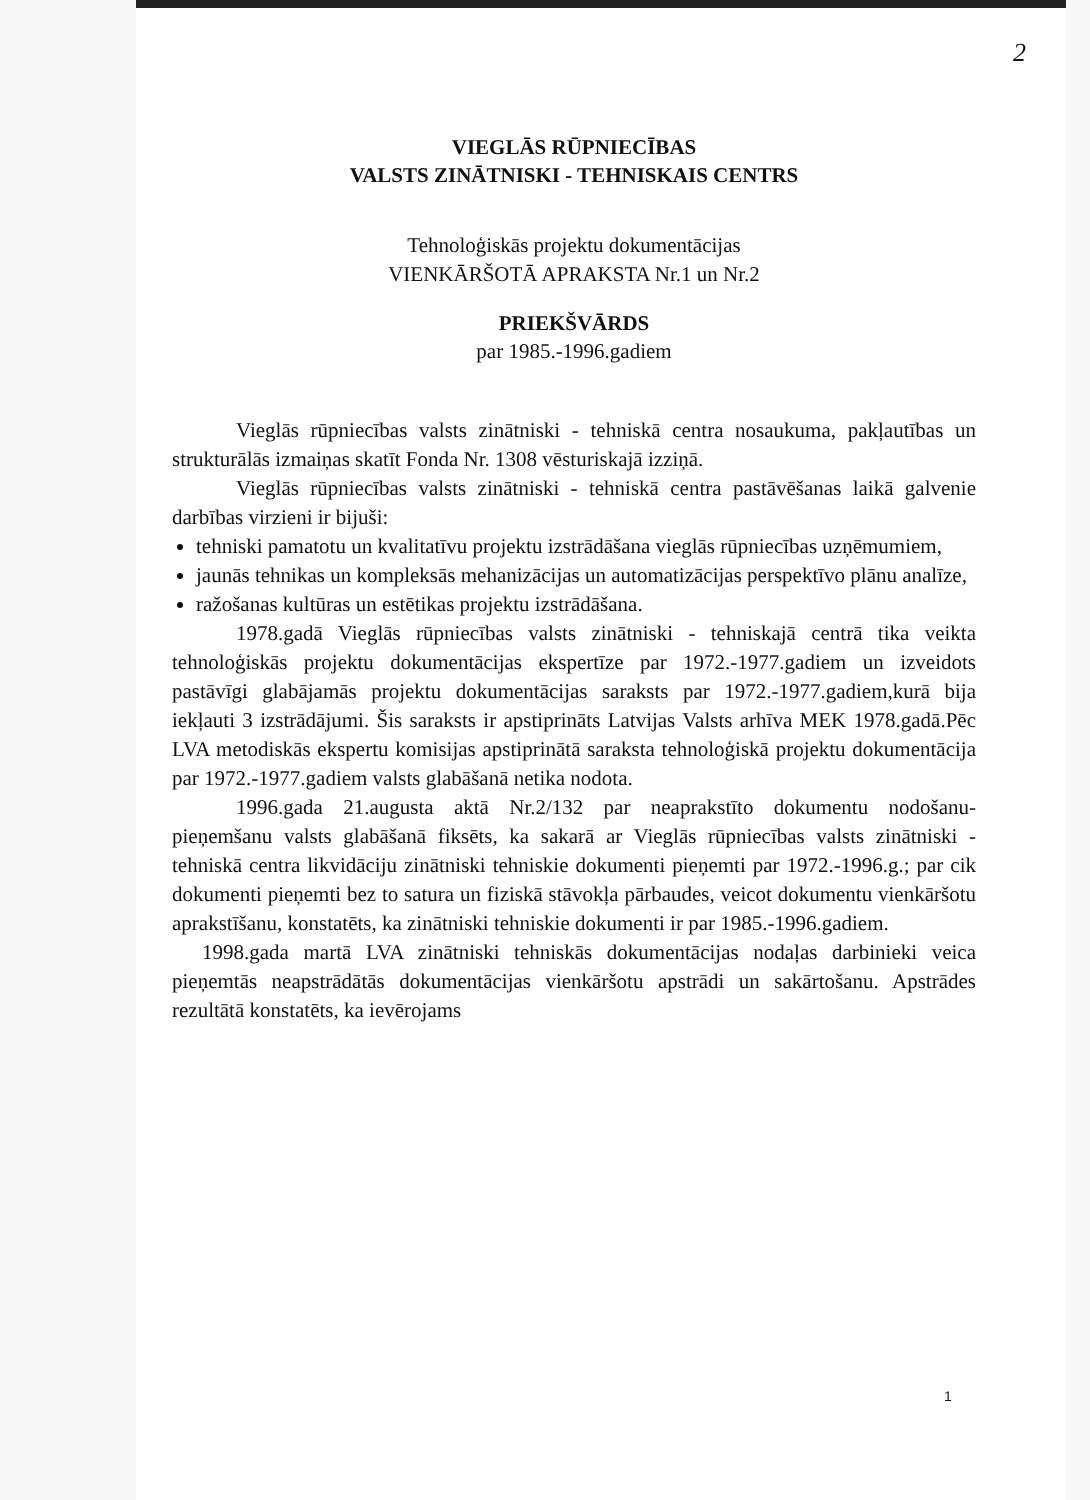2
VIEGLĀS RŪPNIECĪBAS
VALSTS ZINĀTNISKI - TEHNISKAIS CENTRS
Tehnoloģiskās projektu dokumentācijas
VIENKĀRŠOTĀ APRAKSTA Nr.1 un Nr.2
PRIEKŠVĀRDS
par 1985.-1996.gadiem
Vieglās rūpniecības valsts zinātniski - tehniskā centra nosaukuma, pakļautības un strukturālās izmaiņas skatīt Fonda Nr. 1308 vēsturiskajā izziņā.
Vieglās rūpniecības valsts zinātniski - tehniskā centra pastāvēšanas laikā galvenie darbības virzieni ir bijuši:
tehniski pamatotu un kvalitatīvu projektu izstrādāšana vieglās rūpniecības uzņēmumiem,
jaunās tehnikas un kompleksās mehanizācijas un automatizācijas perspektīvo plānu analīze,
ražošanas kultūras un estētikas projektu izstrādāšana.
1978.gadā Vieglās rūpniecības valsts zinātniski - tehniskajā centrā tika veikta tehnoloģiskās projektu dokumentācijas ekspertīze par 1972.-1977.gadiem un izveidots pastāvīgi glabājamās projektu dokumentācijas saraksts par 1972.-1977.gadiem,kurā bija iekļauti 3 izstrādājumi. Šis saraksts ir apstiprināts Latvijas Valsts arhīva MEK 1978.gadā.Pēc LVA metodiskās ekspertu komisijas apstiprinātā saraksta tehnoloģiskā projektu dokumentācija par 1972.-1977.gadiem valsts glabāšanā netika nodota.
1996.gada 21.augusta aktā Nr.2/132 par neaprakstīto dokumentu nodošanu- pieņemšanu valsts glabāšanā fiksēts, ka sakarā ar Vieglās rūpniecības valsts zinātniski - tehniskā centra likvidāciju zinātniski tehniskie dokumenti pieņemti par 1972.-1996.g.; par cik dokumenti pieņemti bez to satura un fiziskā stāvokļa pārbaudes, veicot dokumentu vienkāršotu aprakstīšanu, konstatēts, ka zinātniski tehniskie dokumenti ir par 1985.-1996.gadiem.
1998.gada martā LVA zinātniski tehniskās dokumentācijas nodaļas darbinieki veica pieņemtās neapstrādātās dokumentācijas vienkāršotu apstrādi un sakārtošanu. Apstrādes rezultātā konstatēts, ka ievērojams
1